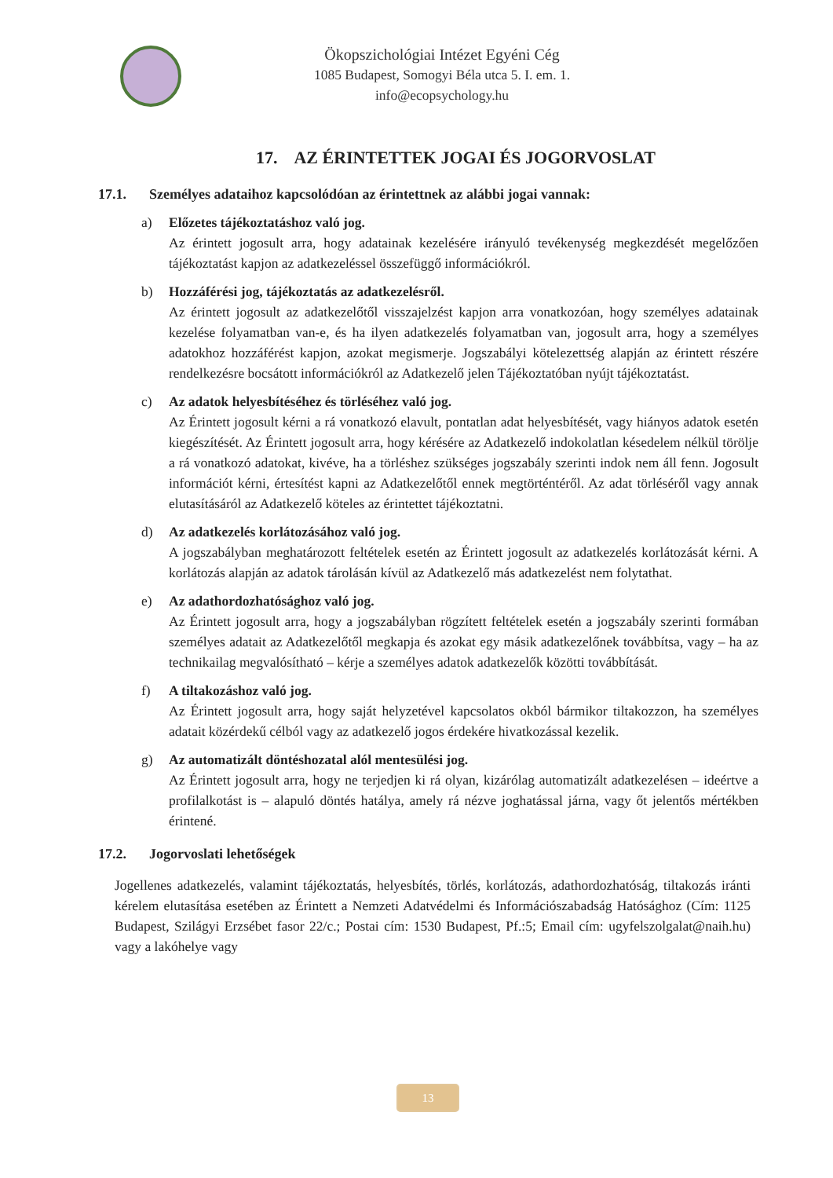Ökopszichológiai Intézet Egyéni Cég
1085 Budapest, Somogyi Béla utca 5. I. em. 1.
info@ecopsychology.hu
17. AZ ÉRINTETTEK JOGAI ÉS JOGORVOSLAT
17.1. Személyes adataihoz kapcsolódóan az érintettnek az alábbi jogai vannak:
a) Előzetes tájékoztatáshoz való jog.
Az érintett jogosult arra, hogy adatainak kezelésére irányuló tevékenység megkezdését megelőzően tájékoztatást kapjon az adatkezeléssel összefüggő információkról.
b) Hozzáférési jog, tájékoztatás az adatkezelésről.
Az érintett jogosult az adatkezelőtől visszajelzést kapjon arra vonatkozóan, hogy személyes adatainak kezelése folyamatban van-e, és ha ilyen adatkezelés folyamatban van, jogosult arra, hogy a személyes adatokhoz hozzáférést kapjon, azokat megismerje. Jogszabályi kötelezettség alapján az érintett részére rendelkezésre bocsátott információkról az Adatkezelő jelen Tájékoztatóban nyújt tájékoztatást.
c) Az adatok helyesbítéséhez és törléséhez való jog.
Az Érintett jogosult kérni a rá vonatkozó elavult, pontatlan adat helyesbítését, vagy hiányos adatok esetén kiegészítését. Az Érintett jogosult arra, hogy kérésére az Adatkezelő indokolatlan késedelem nélkül törölje a rá vonatkozó adatokat, kivéve, ha a törléshez szükséges jogszabály szerinti indok nem áll fenn. Jogosult információt kérni, értesítést kapni az Adatkezelőtől ennek megtörténtéről. Az adat törléséről vagy annak elutasításáról az Adatkezelő köteles az érintettet tájékoztatni.
d) Az adatkezelés korlátozásához való jog.
A jogszabályban meghatározott feltételek esetén az Érintett jogosult az adatkezelés korlátozását kérni. A korlátozás alapján az adatok tárolásán kívül az Adatkezelő más adatkezelést nem folytathat.
e) Az adathordozhatósághoz való jog.
Az Érintett jogosult arra, hogy a jogszabályban rögzített feltételek esetén a jogszabály szerinti formában személyes adatait az Adatkezelőtől megkapja és azokat egy másik adatkezelőnek továbbítsa, vagy – ha az technikailag megvalósítható – kérje a személyes adatok adatkezelők közötti továbbítását.
f) A tiltakozáshoz való jog.
Az Érintett jogosult arra, hogy saját helyzetével kapcsolatos okból bármikor tiltakozzon, ha személyes adatait közérdekű célból vagy az adatkezelő jogos érdekére hivatkozással kezelik.
g) Az automatizált döntéshozatal alól mentesülési jog.
Az Érintett jogosult arra, hogy ne terjedjen ki rá olyan, kizárólag automatizált adatkezelésen – ideértve a profilalkotást is – alapuló döntés hatálya, amely rá nézve joghatással járna, vagy őt jelentős mértékben érintené.
17.2. Jogorvoslati lehetőségek
Jogellenes adatkezelés, valamint tájékoztatás, helyesbítés, törlés, korlátozás, adathordozhatóság, tiltakozás iránti kérelem elutasítása esetében az Érintett a Nemzeti Adatvédelmi és Információszabadság Hatósághoz (Cím: 1125 Budapest, Szilágyi Erzsébet fasor 22/c.; Postai cím: 1530 Budapest, Pf.:5; Email cím: ugyfelszolgalat@naih.hu) vagy a lakóhelye vagy
13